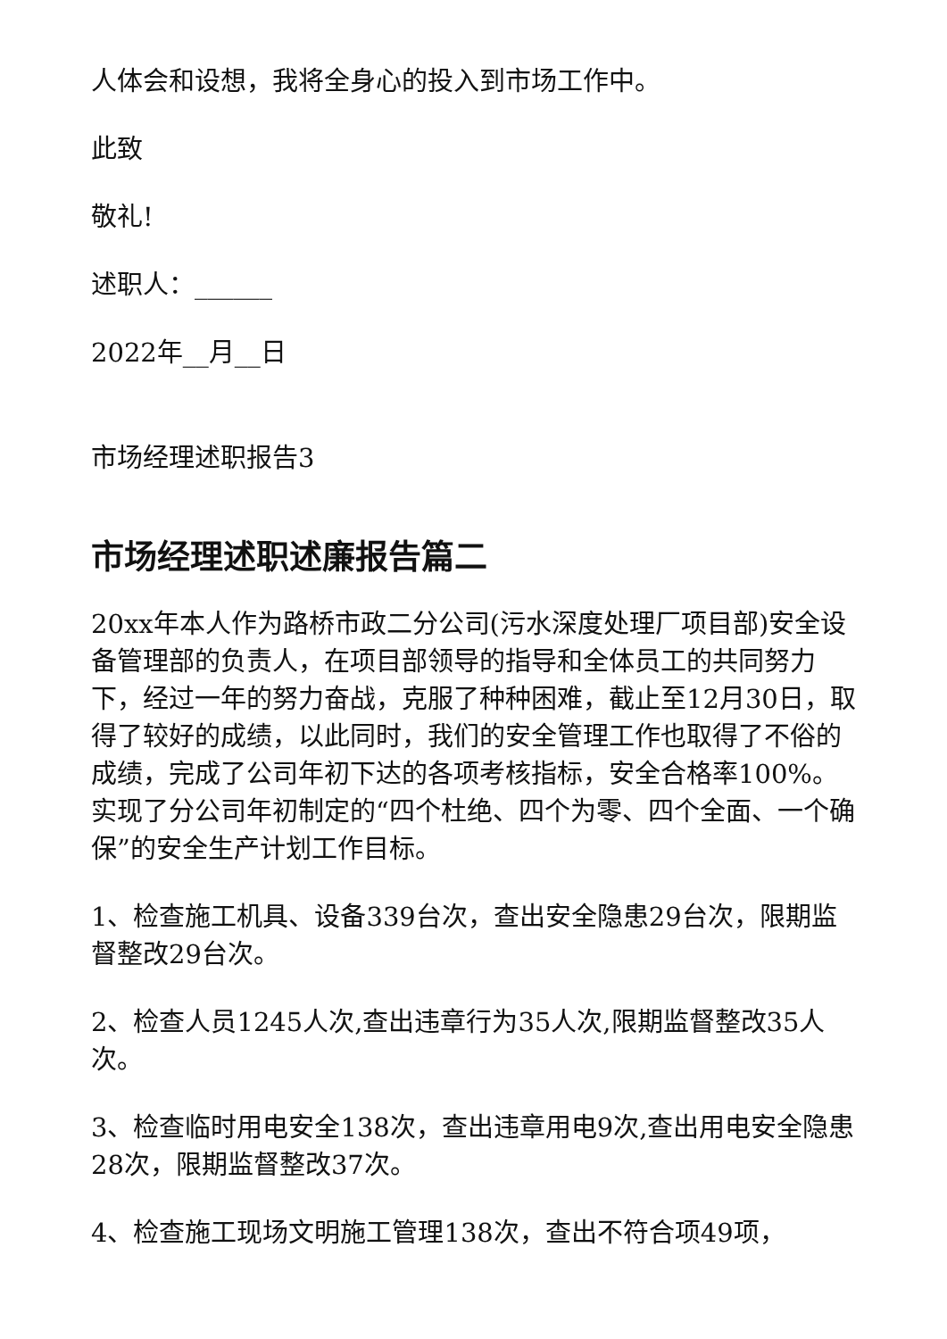人体会和设想，我将全身心的投入到市场工作中。
此致
敬礼!
述职人：______
2022年__月__日
市场经理述职报告3
市场经理述职述廉报告篇二
20xx年本人作为路桥市政二分公司(污水深度处理厂项目部)安全设备管理部的负责人，在项目部领导的指导和全体员工的共同努力下，经过一年的努力奋战，克服了种种困难，截止至12月30日，取得了较好的成绩，以此同时，我们的安全管理工作也取得了不俗的成绩，完成了公司年初下达的各项考核指标，安全合格率100%。实现了分公司年初制定的“四个杜绝、四个为零、四个全面、一个确保”的安全生产计划工作目标。
1、检查施工机具、设备339台次，查出安全隐患29台次，限期监督整改29台次。
2、检查人员1245人次,查出违章行为35人次,限期监督整改35人次。
3、检查临时用电安全138次，查出违章用电9次,查出用电安全隐患28次，限期监督整改37次。
4、检查施工现场文明施工管理138次，查出不符合项49项，